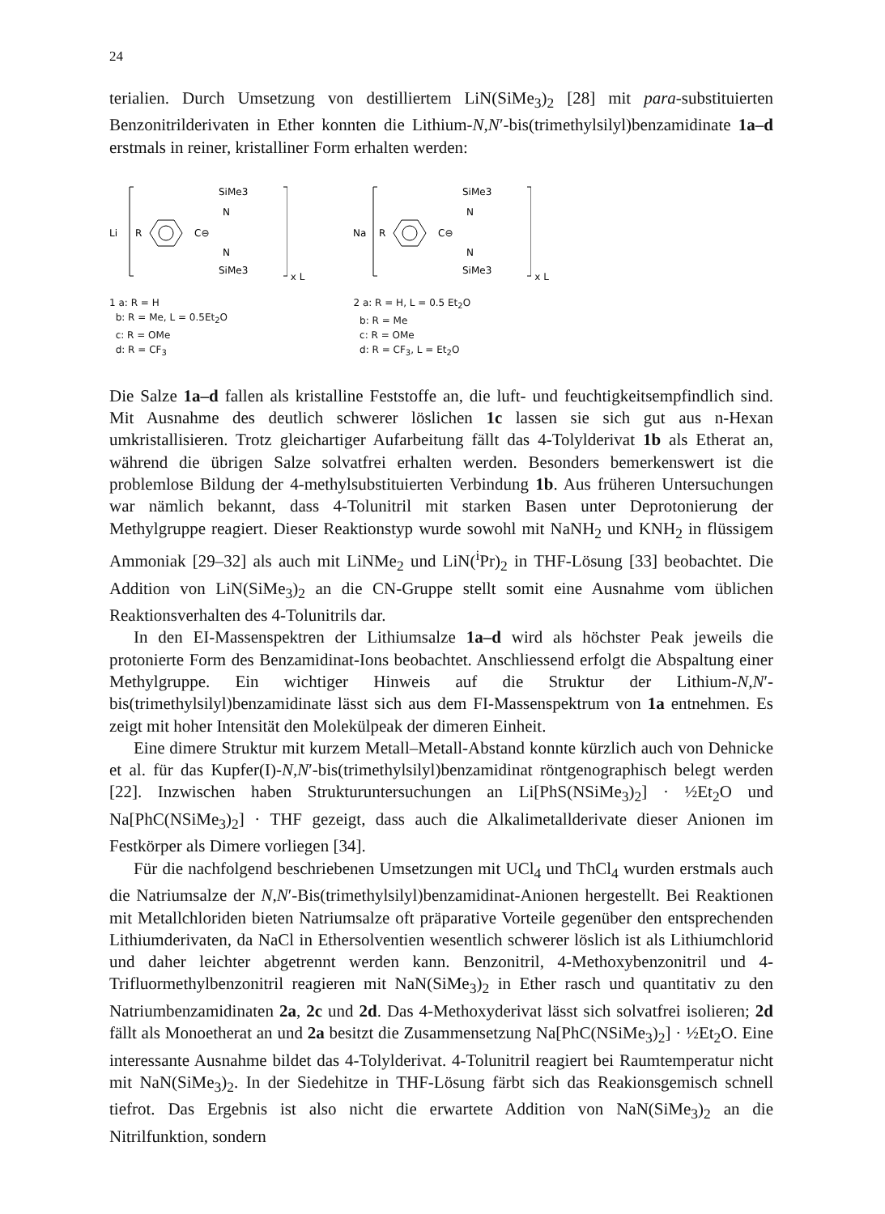24
terialien. Durch Umsetzung von destilliertem LiN(SiMe<sub>3</sub>)<sub>2</sub> [28] mit para-substituierten Benzonitrilderivaten in Ether konnten die Lithium-N,N′-bis(trimethylsilyl)benzamidinate 1a–d erstmals in reiner, kristalliner Form erhalten werden:
Li
R
C⊖
SiMe3
N
N
SiMe3
x L
1 a: R = H
b: R = Me, L = 0.5Et<sub>2</sub>O
c: R = OMe
d: R = CF<sub>3</sub>
Na
R
C⊖
SiMe3
N
N
SiMe3
x L
2 a: R = H, L = 0.5 Et<sub>2</sub>O
b: R = Me
c: R = OMe
d: R = CF<sub>3</sub>, L = Et<sub>2</sub>O
Die Salze 1a–d fallen als kristalline Feststoffe an, die luft- und feuchtigkeitsempfindlich sind. Mit Ausnahme des deutlich schwerer löslichen 1c lassen sie sich gut aus n-Hexan umkristallisieren. Trotz gleichartiger Aufarbeitung fällt das 4-Tolylderivat 1b als Etherat an, während die übrigen Salze solvatfrei erhalten werden. Besonders bemerkenswert ist die problemlose Bildung der 4-methylsubstituierten Verbindung 1b. Aus früheren Untersuchungen war nämlich bekannt, dass 4-Tolunitril mit starken Basen unter Deprotonierung der Methylgruppe reagiert. Dieser Reaktionstyp wurde sowohl mit NaNH<sub>2</sub> und KNH<sub>2</sub> in flüssigem Ammoniak [29–32] als auch mit LiNMe<sub>2</sub> und LiN(<sup>i</sup>Pr)<sub>2</sub> in THF-Lösung [33] beobachtet. Die Addition von LiN(SiMe<sub>3</sub>)<sub>2</sub> an die CN-Gruppe stellt somit eine Ausnahme vom üblichen Reaktionsverhalten des 4-Tolunitrils dar.
In den EI-Massenspektren der Lithiumsalze 1a–d wird als höchster Peak jeweils die protonierte Form des Benzamidinat-Ions beobachtet. Anschliessend erfolgt die Abspaltung einer Methylgruppe. Ein wichtiger Hinweis auf die Struktur der Lithium-N,N′-bis(trimethylsilyl)benzamidinate lässt sich aus dem FI-Massenspektrum von 1a entnehmen. Es zeigt mit hoher Intensität den Molekülpeak der dimeren Einheit.
Eine dimere Struktur mit kurzem Metall–Metall-Abstand konnte kürzlich auch von Dehnicke et al. für das Kupfer(I)-N,N′-bis(trimethylsilyl)benzamidinat röntgenographisch belegt werden [22]. Inzwischen haben Strukturuntersuchungen an Li[PhS(NSiMe<sub>3</sub>)<sub>2</sub>] · ½Et<sub>2</sub>O und Na[PhC(NSiMe<sub>3</sub>)<sub>2</sub>] · THF gezeigt, dass auch die Alkalimetallderivate dieser Anionen im Festkörper als Dimere vorliegen [34].
Für die nachfolgend beschriebenen Umsetzungen mit UCl<sub>4</sub> und ThCl<sub>4</sub> wurden erstmals auch die Natriumsalze der N,N′-Bis(trimethylsilyl)benzamidinat-Anionen hergestellt. Bei Reaktionen mit Metallchloriden bieten Natriumsalze oft präparative Vorteile gegenüber den entsprechenden Lithiumderivaten, da NaCl in Ethersolventien wesentlich schwerer löslich ist als Lithiumchlorid und daher leichter abgetrennt werden kann. Benzonitril, 4-Methoxybenzonitril und 4-Trifluormethylbenzonitril reagieren mit NaN(SiMe<sub>3</sub>)<sub>2</sub> in Ether rasch und quantitativ zu den Natriumbenzamidinaten 2a, 2c und 2d. Das 4-Methoxyderivat lässt sich solvatfrei isolieren; 2d fällt als Monoetherat an und 2a besitzt die Zusammensetzung Na[PhC(NSiMe<sub>3</sub>)<sub>2</sub>] · ½Et<sub>2</sub>O. Eine interessante Ausnahme bildet das 4-Tolylderivat. 4-Tolunitril reagiert bei Raumtemperatur nicht mit NaN(SiMe<sub>3</sub>)<sub>2</sub>. In der Siedehitze in THF-Lösung färbt sich das Reakionsgemisch schnell tiefrot. Das Ergebnis ist also nicht die erwartete Addition von NaN(SiMe<sub>3</sub>)<sub>2</sub> an die Nitrilfunktion, sondern